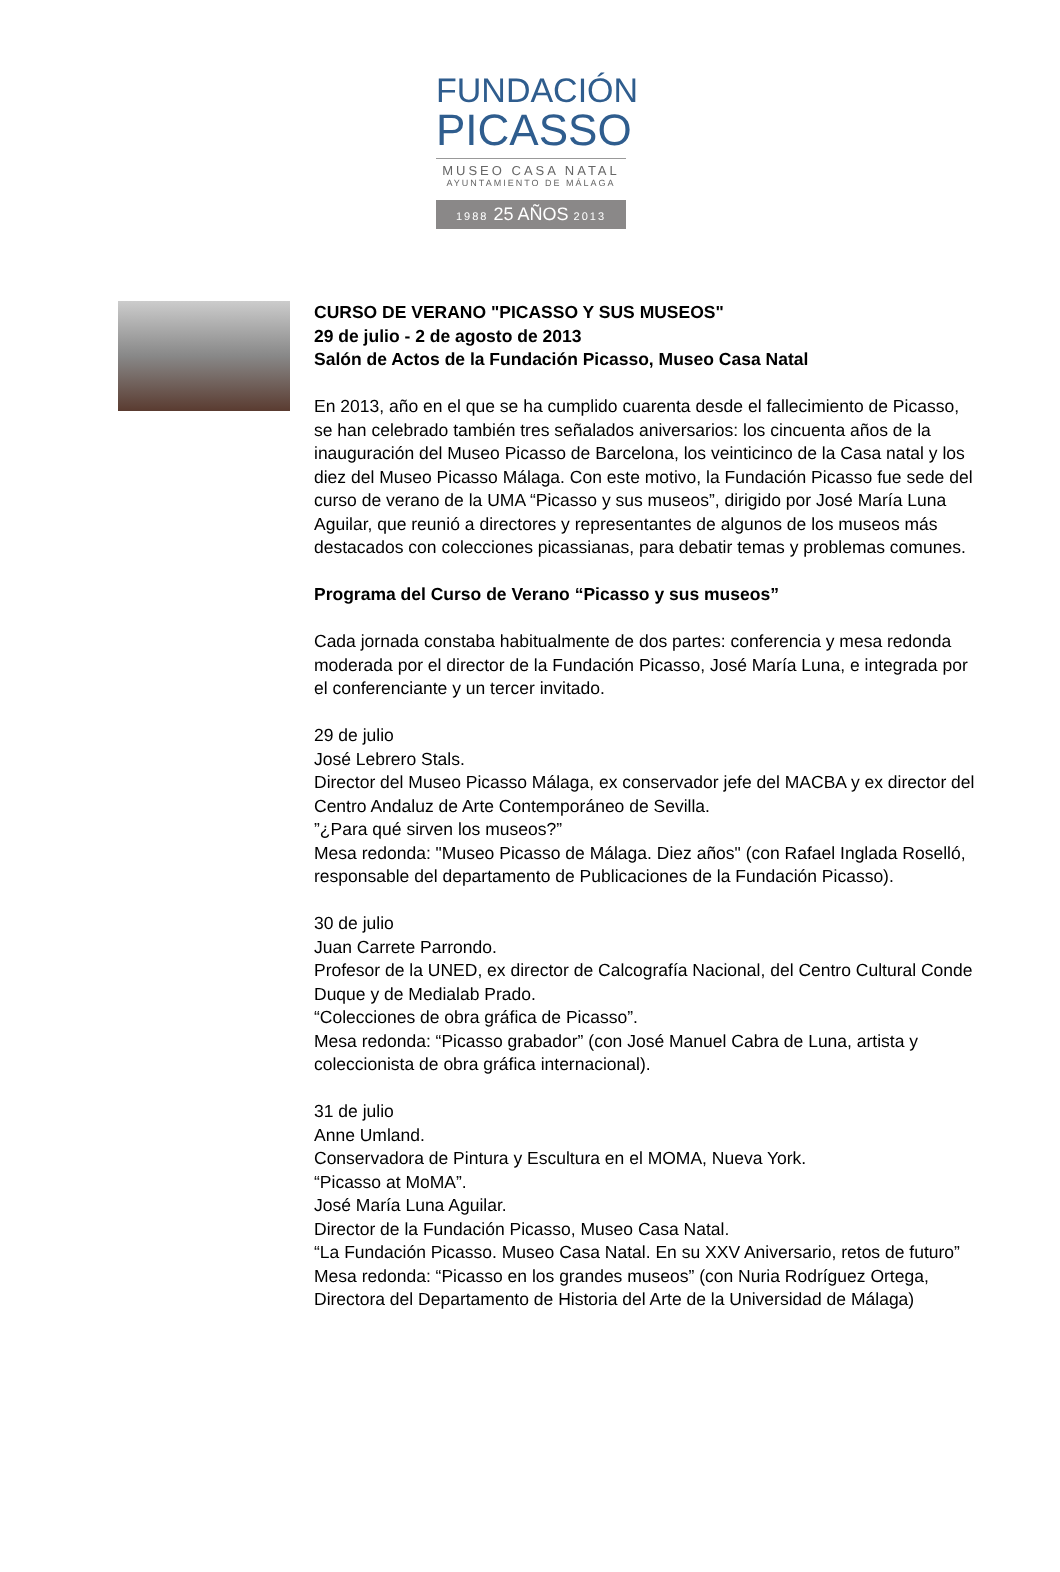FUNDACIÓN
PICASSO
MUSEO CASA NATAL
AYUNTAMIENTO DE MÁLAGA
1988 25 AÑOS 2013
CURSO DE VERANO "PICASSO Y SUS MUSEOS"
29 de julio - 2 de agosto de 2013
Salón de Actos de la Fundación Picasso, Museo Casa Natal
En 2013, año en el que se ha cumplido cuarenta desde el fallecimiento de Picasso, se han celebrado también tres señalados aniversarios: los cincuenta años de la inauguración del Museo Picasso de Barcelona, los veinticinco de la Casa natal y los diez del Museo Picasso Málaga. Con este motivo, la Fundación Picasso fue sede del curso de verano de la UMA “Picasso y sus museos”, dirigido por José María Luna Aguilar, que reunió a directores y representantes de algunos de los museos más destacados con colecciones picassianas, para debatir temas y problemas comunes.
Programa del Curso de Verano “Picasso y sus museos”
Cada jornada constaba habitualmente de dos partes: conferencia y mesa redonda moderada por el director de la Fundación Picasso, José María Luna, e integrada por el conferenciante y un tercer invitado.
29 de julio
José Lebrero Stals.
Director del Museo Picasso Málaga, ex conservador jefe del MACBA y ex director del Centro Andaluz de Arte Contemporáneo de Sevilla.
”¿Para qué sirven los museos?”
Mesa redonda: "Museo Picasso de Málaga. Diez años" (con Rafael Inglada Roselló, responsable del departamento de Publicaciones de la Fundación Picasso).
30 de julio
Juan Carrete Parrondo.
Profesor de la UNED, ex director de Calcografía Nacional, del Centro Cultural Conde Duque y de Medialab Prado.
“Colecciones de obra gráfica de Picasso”.
Mesa redonda: “Picasso grabador” (con José Manuel Cabra de Luna, artista y coleccionista de obra gráfica internacional).
31 de julio
Anne Umland.
Conservadora de Pintura y Escultura en el MOMA, Nueva York.
“Picasso at MoMA”.
José María Luna Aguilar.
Director de la Fundación Picasso, Museo Casa Natal.
“La Fundación Picasso. Museo Casa Natal. En su XXV Aniversario, retos de futuro”
Mesa redonda: “Picasso en los grandes museos” (con Nuria Rodríguez Ortega, Directora del Departamento de Historia del Arte de la Universidad de Málaga)